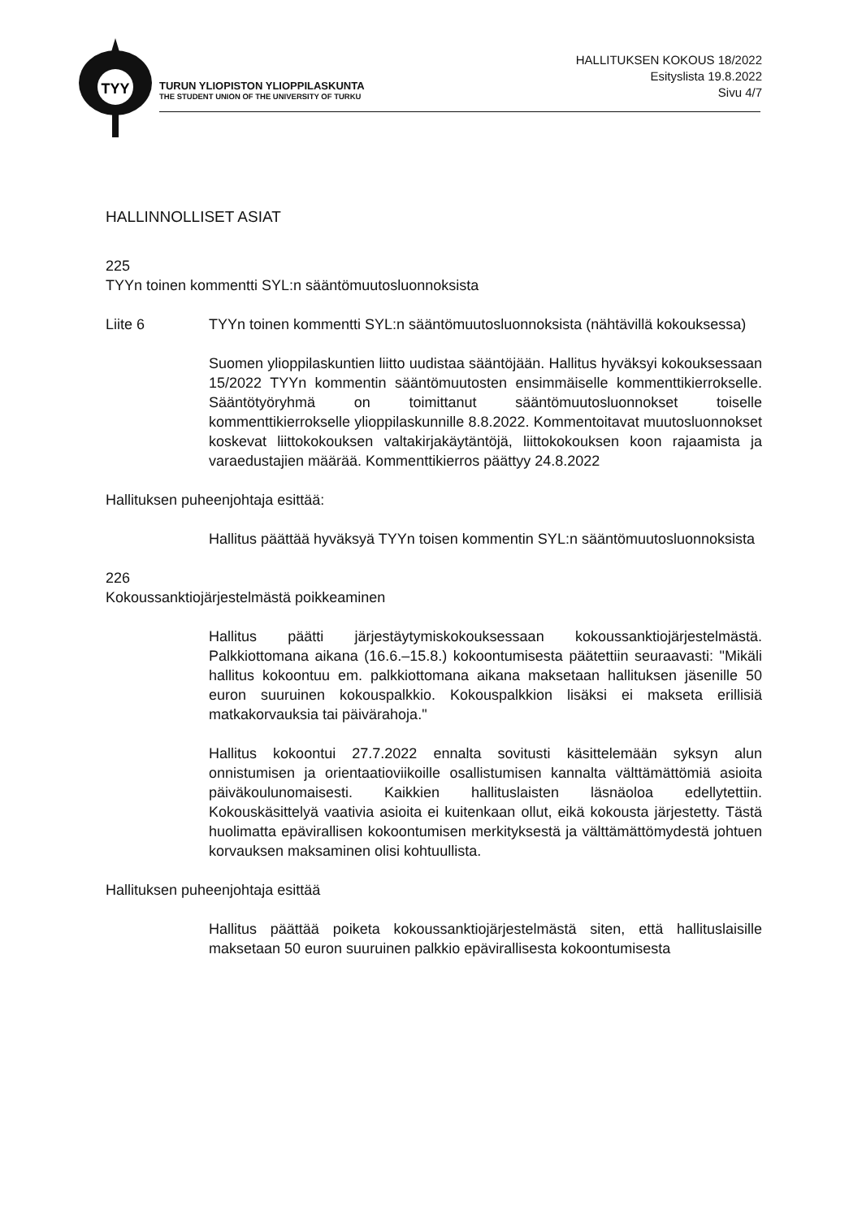TYY
TURUN YLIOPISTON YLIOPPILASKUNTA
THE STUDENT UNION OF THE UNIVERSITY OF TURKU
HALLITUKSEN KOKOUS 18/2022
Esityslista 19.8.2022
Sivu 4/7
HALLINNOLLISET ASIAT
225
TYYn toinen kommentti SYL:n sääntömuutosluonnoksista
Liite 6 TYYn toinen kommentti SYL:n sääntömuutosluonnoksista (nähtävillä kokouksessa)
Suomen ylioppilaskuntien liitto uudistaa sääntöjään. Hallitus hyväksyi kokouksessaan 15/2022 TYYn kommentin sääntömuutosten ensimmäiselle kommenttikierrokselle. Sääntötyöryhmä on toimittanut sääntömuutosluonnokset toiselle kommenttikierrokselle ylioppilaskunnille 8.8.2022. Kommentoitavat muutosluonnokset koskevat liittokokouksen valtakirjakäytäntöjä, liittokokouksen koon rajaamista ja varaedustajien määrää. Kommenttikierros päättyy 24.8.2022
Hallituksen puheenjohtaja esittää:
Hallitus päättää hyväksyä TYYn toisen kommentin SYL:n sääntömuutosluonnoksista
226
Kokoussanktiojärjestelmästä poikkeaminen
Hallitus päätti järjestäytymiskokouksessaan kokoussanktiojärjestelmästä. Palkkiottomana aikana (16.6.–15.8.) kokoontumisesta päätettiin seuraavasti: "Mikäli hallitus kokoontuu em. palkkiottomana aikana maksetaan hallituksen jäsenille 50 euron suuruinen kokouspalkkio. Kokouspalkkion lisäksi ei makseta erillisiä matkakorvauksia tai päivärahoja."
Hallitus kokoontui 27.7.2022 ennalta sovitusti käsittelemään syksyn alun onnistumisen ja orientaatioviikoille osallistumisen kannalta välttämättömiä asioita päiväkoulunomaisesti. Kaikkien hallituslaisten läsnäoloa edellytettiin. Kokouskäsittelyä vaativia asioita ei kuitenkaan ollut, eikä kokousta järjestetty. Tästä huolimatta epävirallisen kokoontumisen merkityksestä ja välttämättömydestä johtuen korvauksen maksaminen olisi kohtuullista.
Hallituksen puheenjohtaja esittää
Hallitus päättää poiketa kokoussanktiojärjestelmästä siten, että hallituslaisille maksetaan 50 euron suuruinen palkkio epävirallisesta kokoontumisesta